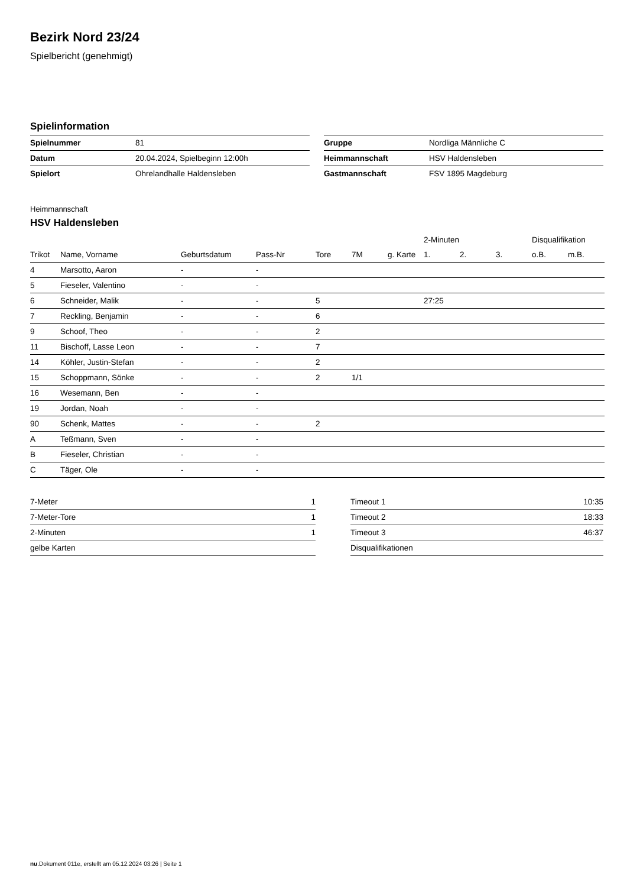Bezirk Nord 23/24
Spielbericht (genehmigt)
Spielinformation
| Spielnummer | 81 |
| Datum | 20.04.2024, Spielbeginn 12:00h |
| Spielort | Ohrelandhalle Haldensleben |
| Gruppe | Nordliga Männliche C |
| Heimmannschaft | HSV Haldensleben |
| Gastmannschaft | FSV 1895 Magdeburg |
Heimmannschaft
HSV Haldensleben
| | | | | | | | 2-Minuten | | | Disqualifikation | |
| --- | --- | --- | --- | --- | --- | --- | --- | --- | --- | --- | --- |
| Trikot | Name, Vorname | Geburtsdatum | Pass-Nr | Tore | 7M | g. Karte | 1. | 2. | 3. | o.B. | m.B. |
| 4 | Marsotto, Aaron | - | - | | | | | | | | |
| 5 | Fieseler, Valentino | - | - | | | | | | | | |
| 6 | Schneider, Malik | - | - | 5 | | | 27:25 | | | | |
| 7 | Reckling, Benjamin | - | - | 6 | | | | | | | |
| 9 | Schoof, Theo | - | - | 2 | | | | | | | |
| 11 | Bischoff, Lasse Leon | - | - | 7 | | | | | | | |
| 14 | Köhler, Justin-Stefan | - | - | 2 | | | | | | | |
| 15 | Schoppmann, Sönke | - | - | 2 | 1/1 | | | | | | |
| 16 | Wesemann, Ben | - | - | | | | | | | | |
| 19 | Jordan, Noah | - | - | | | | | | | | |
| 90 | Schenk, Mattes | - | - | 2 | | | | | | | |
| A | Teßmann, Sven | - | - | | | | | | | | |
| B | Fieseler, Christian | - | - | | | | | | | | |
| C | Täger, Ole | - | - | | | | | | | | |
| 7-Meter | 1 |
| 7-Meter-Tore | 1 |
| 2-Minuten | 1 |
| gelbe Karten | |
| Timeout 1 | 10:35 |
| Timeout 2 | 18:33 |
| Timeout 3 | 46:37 |
| Disqualifikationen | |
nu.Dokument 011e, erstellt am 05.12.2024 03:26 | Seite 1